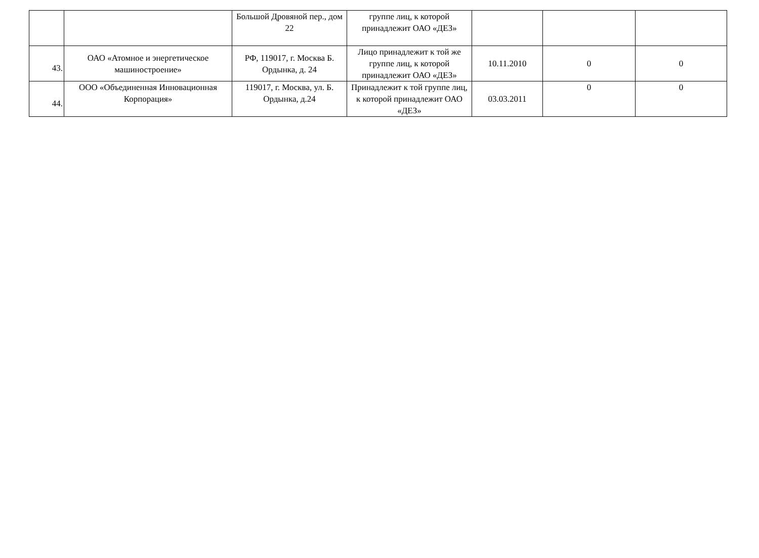| | | Большой Дровяной пер., дом 22 | группе лиц, к которой принадлежит ОАО «ДЕЗ» | | | |
| 43. | ОАО «Атомное и энергетическое машиностроение» | РФ, 119017, г. Москва Б. Ордынка, д. 24 | Лицо принадлежит к той же группе лиц, к которой принадлежит ОАО «ДЕЗ» | 10.11.2010 | 0 | 0 |
| 44. | ООО «Объединенная Инновационная Корпорация» | 119017, г. Москва, ул. Б. Ордынка, д.24 | Принадлежит к той группе лиц, к которой принадлежит ОАО «ДЕЗ» | 03.03.2011 | 0 | 0 |